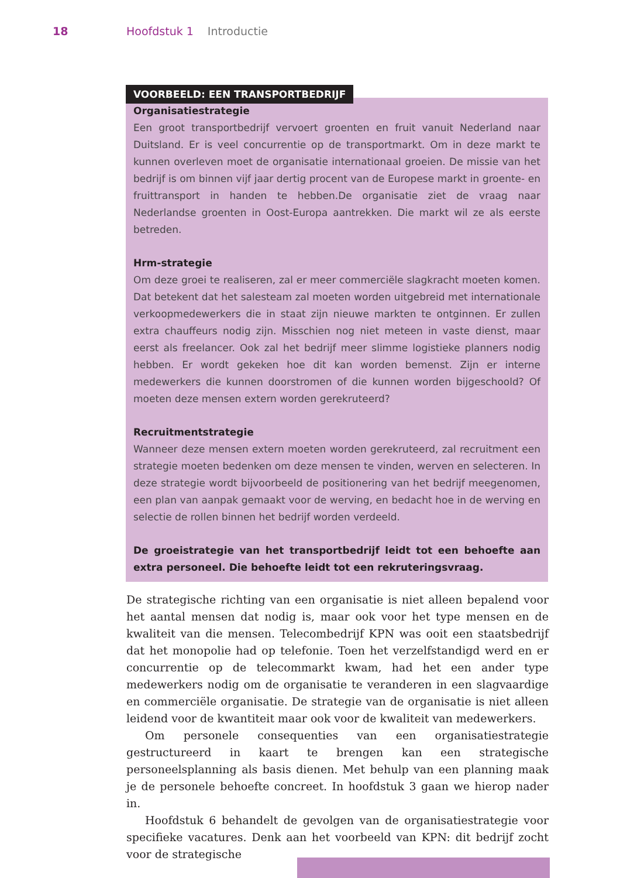18 Hoofdstuk 1 Introductie
VOORBEELD: EEN TRANSPORTBEDRIJF
Organisatiestrategie
Een groot transportbedrijf vervoert groenten en fruit vanuit Nederland naar Duitsland. Er is veel concurrentie op de transportmarkt. Om in deze markt te kunnen overleven moet de organisatie internationaal groeien. De missie van het bedrijf is om binnen vijf jaar dertig procent van de Europese markt in groente- en fruittransport in handen te hebben.De organisatie ziet de vraag naar Nederlandse groenten in Oost-Europa aantrekken. Die markt wil ze als eerste betreden.
Hrm-strategie
Om deze groei te realiseren, zal er meer commerciële slagkracht moeten komen. Dat betekent dat het salesteam zal moeten worden uitgebreid met internationale verkoopmedewerkers die in staat zijn nieuwe markten te ontginnen. Er zullen extra chauffeurs nodig zijn. Misschien nog niet meteen in vaste dienst, maar eerst als freelancer. Ook zal het bedrijf meer slimme logistieke planners nodig hebben. Er wordt gekeken hoe dit kan worden bemenst. Zijn er interne medewerkers die kunnen doorstromen of die kunnen worden bijgeschoold? Of moeten deze mensen extern worden gerekruteerd?
Recruitmentstrategie
Wanneer deze mensen extern moeten worden gerekruteerd, zal recruitment een strategie moeten bedenken om deze mensen te vinden, werven en selecteren. In deze strategie wordt bijvoorbeeld de positionering van het bedrijf meegenomen, een plan van aanpak gemaakt voor de werving, en bedacht hoe in de werving en selectie de rollen binnen het bedrijf worden verdeeld.
De groeistrategie van het transportbedrijf leidt tot een behoefte aan extra personeel. Die behoefte leidt tot een rekruteringsvraag.
De strategische richting van een organisatie is niet alleen bepalend voor het aantal mensen dat nodig is, maar ook voor het type mensen en de kwaliteit van die mensen. Telecombedrijf KPN was ooit een staatsbedrijf dat het monopolie had op telefonie. Toen het verzelfstandigd werd en er concurrentie op de telecommarkt kwam, had het een ander type medewerkers nodig om de organisatie te veranderen in een slagvaardige en commerciële organisatie. De strategie van de organisatie is niet alleen leidend voor de kwantiteit maar ook voor de kwaliteit van medewerkers.
Om personele consequenties van een organisatiestrategie gestructureerd in kaart te brengen kan een strategische personeelsplanning als basis dienen. Met behulp van een planning maak je de personele behoefte concreet. In hoofdstuk 3 gaan we hierop nader in.
Hoofdstuk 6 behandelt de gevolgen van de organisatiestrategie voor specifieke vacatures. Denk aan het voorbeeld van KPN: dit bedrijf zocht voor de strategische